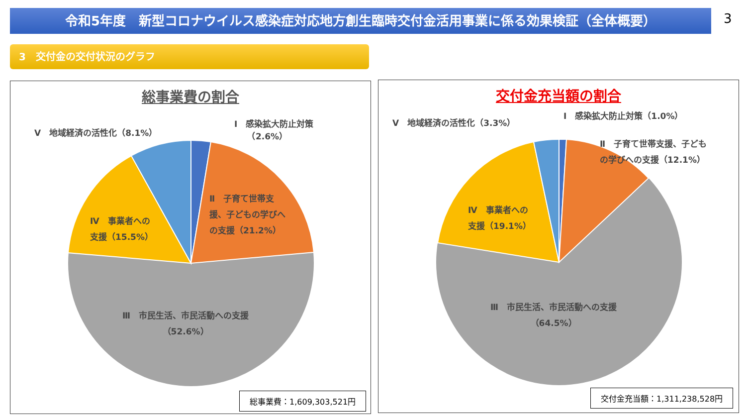令和5年度　新型コロナウイルス感染症対応地方創生臨時交付金活用事業に係る効果検証（全体概要） 3
3　交付金の交付状況のグラフ
総事業費の割合
Ⅴ　地域経済の活性化（8.1%）
Ⅰ　感染拡大防止対策
　　（2.6%）
Ⅱ　子育て世帯支
援、子どもの学びへ
の支援（21.2%）
Ⅳ　事業者への
支援（15.5%）
Ⅲ　市民生活、市民活動への支援
（52.6%）
総事業費：1,609,303,521円
交付金充当額の割合
Ⅴ　地域経済の活性化（3.3%）
Ⅰ　感染拡大防止対策（1.0%）
Ⅱ　子育て世帯支援、子ども
の学びへの支援（12.1%）
Ⅳ　事業者への
支援（19.1%）
Ⅲ　市民生活、市民活動への支援
（64.5%）
交付金充当額：1,311,238,528円